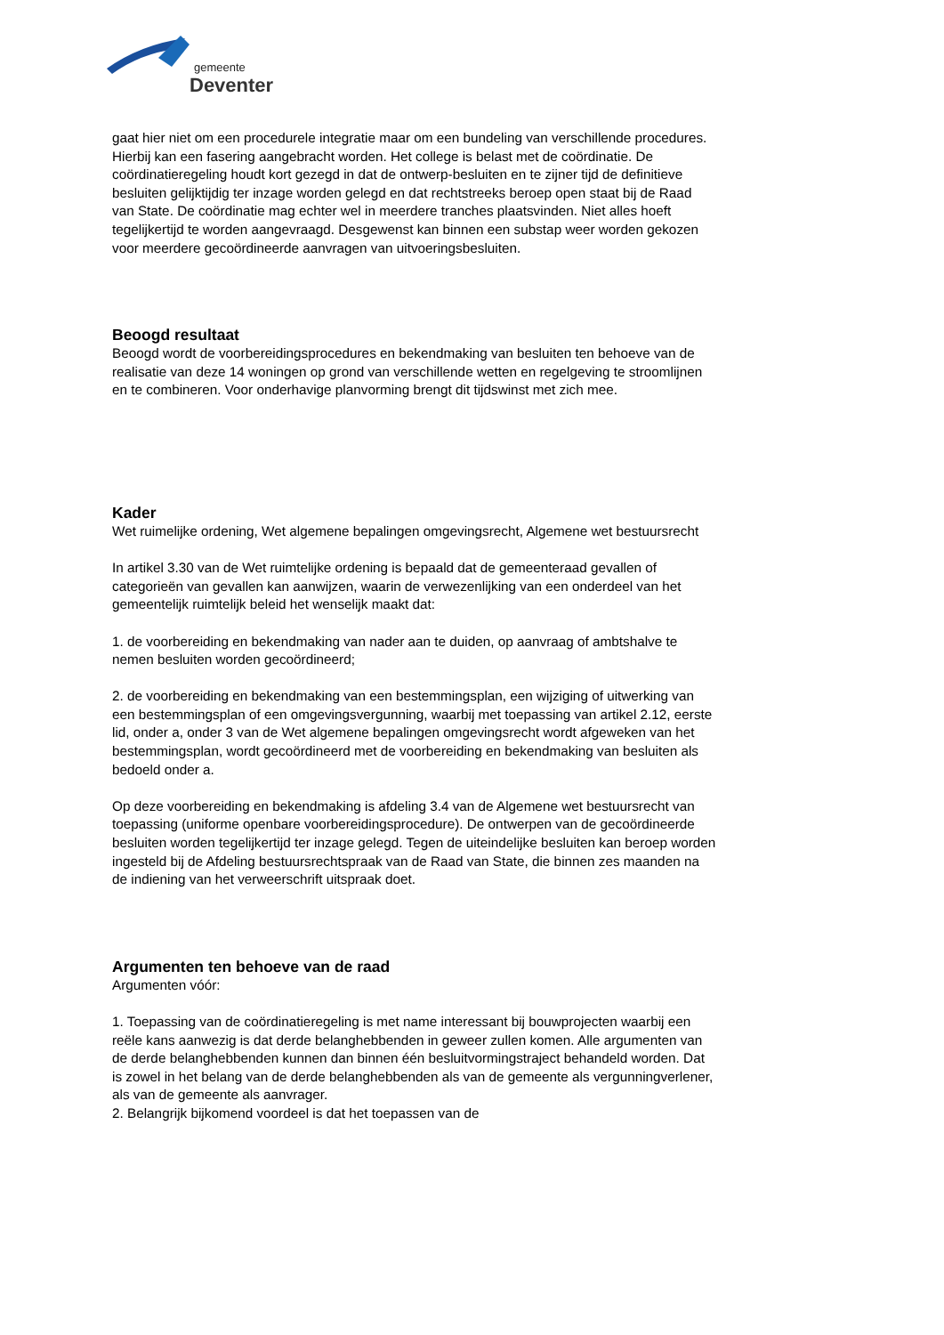gemeente
Deventer
gaat hier niet om een procedurele integratie maar om een bundeling van verschillende procedures. Hierbij kan een fasering aangebracht worden. Het college is belast met de coördinatie. De coördinatieregeling houdt kort gezegd in dat de ontwerp-besluiten en te zijner tijd de definitieve besluiten gelijktijdig ter inzage worden gelegd en dat rechtstreeks beroep open staat bij de Raad van State. De coördinatie mag echter wel in meerdere tranches plaatsvinden. Niet alles hoeft tegelijkertijd te worden aangevraagd. Desgewenst kan binnen een substap weer worden gekozen voor meerdere gecoördineerde aanvragen van uitvoeringsbesluiten.
Beoogd resultaat
Beoogd wordt de voorbereidingsprocedures en bekendmaking van besluiten ten behoeve van de realisatie van deze 14 woningen op grond van verschillende wetten en regelgeving te stroomlijnen en te combineren. Voor onderhavige planvorming brengt dit tijdswinst met zich mee.
Kader
Wet ruimelijke ordening, Wet algemene bepalingen omgevingsrecht, Algemene wet bestuursrecht
In artikel 3.30 van de Wet ruimtelijke ordening is bepaald dat de gemeenteraad gevallen of categorieën van gevallen kan aanwijzen, waarin de verwezenlijking van een onderdeel van het gemeentelijk ruimtelijk beleid het wenselijk maakt dat:
1. de voorbereiding en bekendmaking van nader aan te duiden, op aanvraag of ambtshalve te nemen besluiten worden gecoördineerd;
2. de voorbereiding en bekendmaking van een bestemmingsplan, een wijziging of uitwerking van een bestemmingsplan of een omgevingsvergunning, waarbij met toepassing van artikel 2.12, eerste lid, onder a, onder 3 van de Wet algemene bepalingen omgevingsrecht wordt afgeweken van het bestemmingsplan, wordt gecoördineerd met de voorbereiding en bekendmaking van besluiten als bedoeld onder a.
Op deze voorbereiding en bekendmaking is afdeling 3.4 van de Algemene wet bestuursrecht van toepassing (uniforme openbare voorbereidingsprocedure). De ontwerpen van de gecoördineerde besluiten worden tegelijkertijd ter inzage gelegd. Tegen de uiteindelijke besluiten kan beroep worden ingesteld bij de Afdeling bestuursrechtspraak van de Raad van State, die binnen zes maanden na de indiening van het verweerschrift uitspraak doet.
Argumenten ten behoeve van de raad
Argumenten vóór:
1. Toepassing van de coördinatieregeling is met name interessant bij bouwprojecten waarbij een reële kans aanwezig is dat derde belanghebbenden in geweer zullen komen. Alle argumenten van de derde belanghebbenden kunnen dan binnen één besluitvormingstraject behandeld worden. Dat is zowel in het belang van de derde belanghebbenden als van de gemeente als vergunningverlener, als van de gemeente als aanvrager.
2. Belangrijk bijkomend voordeel is dat het toepassen van de